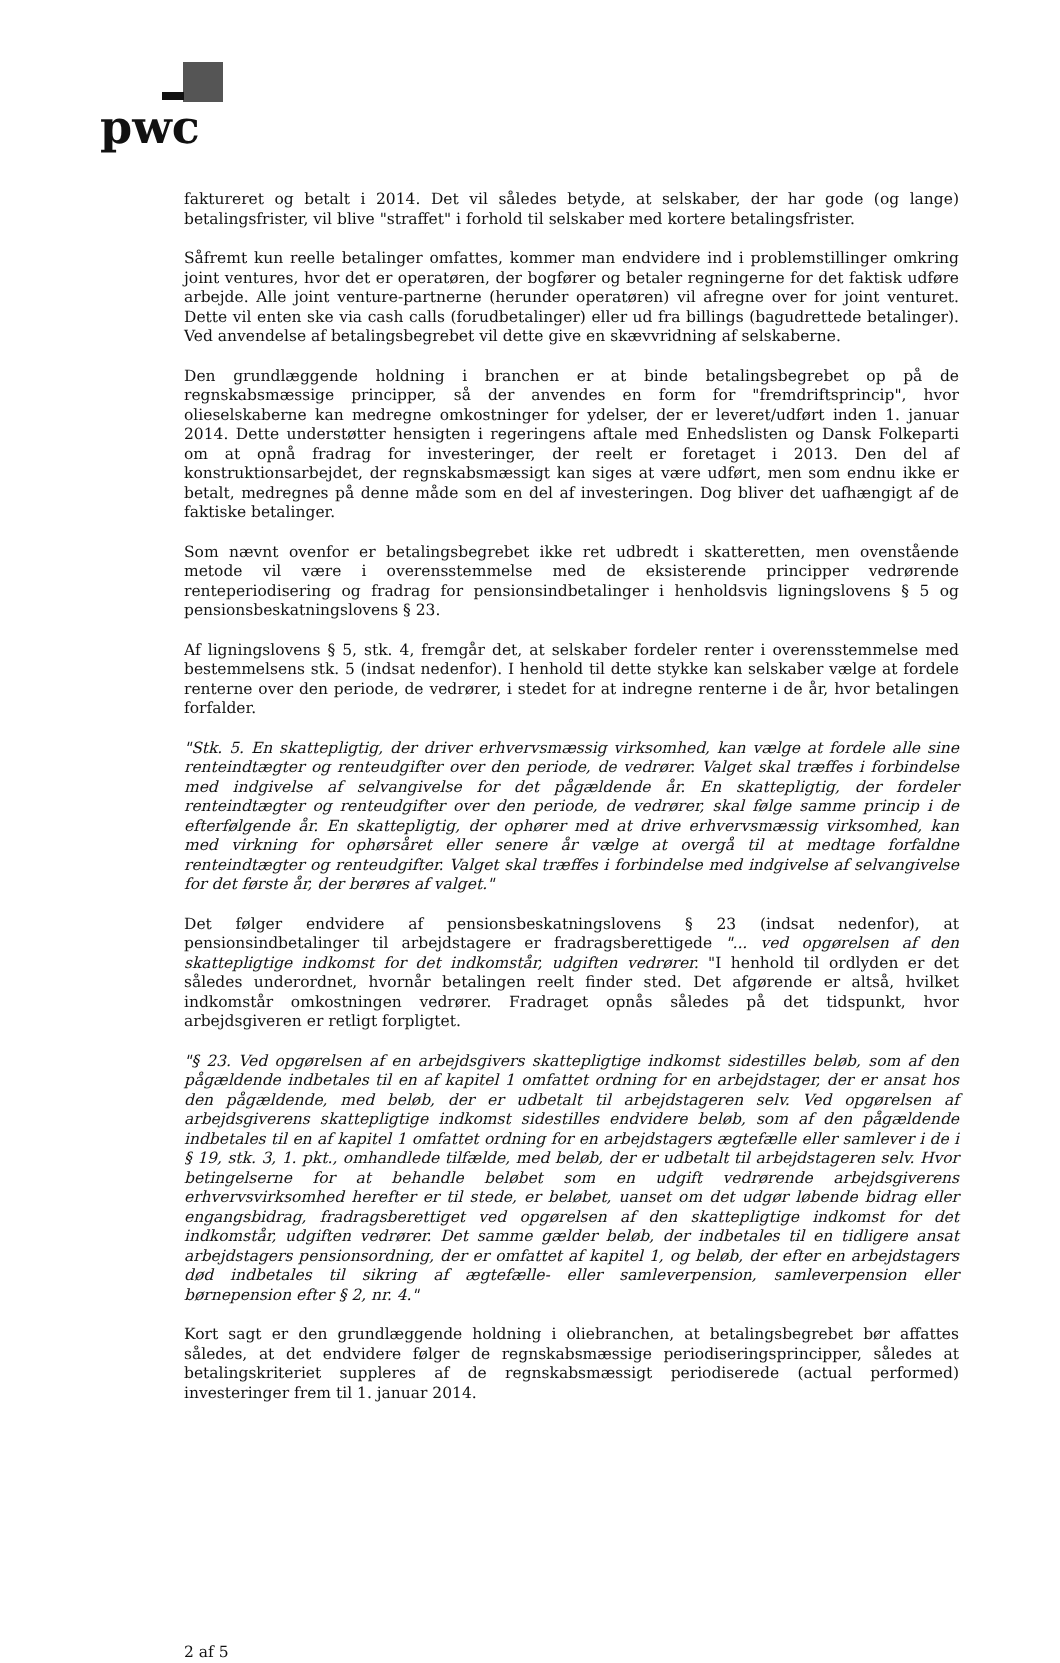pwc
faktureret og betalt i 2014. Det vil således betyde, at selskaber, der har gode (og lange) betalingsfrister, vil blive "straffet" i forhold til selskaber med kortere betalingsfrister.
Såfremt kun reelle betalinger omfattes, kommer man endvidere ind i problemstillinger omkring joint ventures, hvor det er operatøren, der bogfører og betaler regningerne for det faktisk udføre arbejde. Alle joint venture-partnerne (herunder operatøren) vil afregne over for joint venturet. Dette vil enten ske via cash calls (forudbetalinger) eller ud fra billings (bagudrettede betalinger). Ved anvendelse af betalingsbegrebet vil dette give en skævvridning af selskaberne.
Den grundlæggende holdning i branchen er at binde betalingsbegrebet op på de regnskabsmæssige principper, så der anvendes en form for "fremdriftsprincip", hvor olieselskaberne kan medregne omkostninger for ydelser, der er leveret/udført inden 1. januar 2014. Dette understøtter hensigten i regeringens aftale med Enhedslisten og Dansk Folkeparti om at opnå fradrag for investeringer, der reelt er foretaget i 2013. Den del af konstruktionsarbejdet, der regnskabsmæssigt kan siges at være udført, men som endnu ikke er betalt, medregnes på denne måde som en del af investeringen. Dog bliver det uafhængigt af de faktiske betalinger.
Som nævnt ovenfor er betalingsbegrebet ikke ret udbredt i skatteretten, men ovenstående metode vil være i overensstemmelse med de eksisterende principper vedrørende renteperiodisering og fradrag for pensionsindbetalinger i henholdsvis ligningslovens § 5 og pensionsbeskatningslovens § 23.
Af ligningslovens § 5, stk. 4, fremgår det, at selskaber fordeler renter i overensstemmelse med bestemmelsens stk. 5 (indsat nedenfor). I henhold til dette stykke kan selskaber vælge at fordele renterne over den periode, de vedrører, i stedet for at indregne renterne i de år, hvor betalingen forfalder.
"Stk. 5. En skattepligtig, der driver erhvervsmæssig virksomhed, kan vælge at fordele alle sine renteindtægter og renteudgifter over den periode, de vedrører. Valget skal træffes i forbindelse med indgivelse af selvangivelse for det pågældende år. En skattepligtig, der fordeler renteindtægter og renteudgifter over den periode, de vedrører, skal følge samme princip i de efterfølgende år. En skattepligtig, der ophører med at drive erhvervsmæssig virksomhed, kan med virkning for ophørsåret eller senere år vælge at overgå til at medtage forfaldne renteindtægter og renteudgifter. Valget skal træffes i forbindelse med indgivelse af selvangivelse for det første år, der berøres af valget."
Det følger endvidere af pensionsbeskatningslovens § 23 (indsat nedenfor), at pensionsindbetalinger til arbejdstagere er fradragsberettigede "... ved opgørelsen af den skattepligtige indkomst for det indkomstår, udgiften vedrører. "I henhold til ordlyden er det således underordnet, hvornår betalingen reelt finder sted. Det afgørende er altså, hvilket indkomstår omkostningen vedrører. Fradraget opnås således på det tidspunkt, hvor arbejdsgiveren er retligt forpligtet.
"§ 23. Ved opgørelsen af en arbejdsgivers skattepligtige indkomst sidestilles beløb, som af den pågældende indbetales til en af kapitel 1 omfattet ordning for en arbejdstager, der er ansat hos den pågældende, med beløb, der er udbetalt til arbejdstageren selv. Ved opgørelsen af arbejdsgiverens skattepligtige indkomst sidestilles endvidere beløb, som af den pågældende indbetales til en af kapitel 1 omfattet ordning for en arbejdstagers ægtefælle eller samlever i de i § 19, stk. 3, 1. pkt., omhandlede tilfælde, med beløb, der er udbetalt til arbejdstageren selv. Hvor betingelserne for at behandle beløbet som en udgift vedrørende arbejdsgiverens erhvervsvirksomhed herefter er til stede, er beløbet, uanset om det udgør løbende bidrag eller engangsbidrag, fradragsberettiget ved opgørelsen af den skattepligtige indkomst for det indkomstår, udgiften vedrører. Det samme gælder beløb, der indbetales til en tidligere ansat arbejdstagers pensionsordning, der er omfattet af kapitel 1, og beløb, der efter en arbejdstagers død indbetales til sikring af ægtefælle- eller samleverpension, samleverpension eller børnepension efter § 2, nr. 4."
Kort sagt er den grundlæggende holdning i oliebranchen, at betalingsbegrebet bør affattes således, at det endvidere følger de regnskabsmæssige periodiseringsprincipper, således at betalingskriteriet suppleres af de regnskabsmæssigt periodiserede (actual performed) investeringer frem til 1. januar 2014.
2 af 5